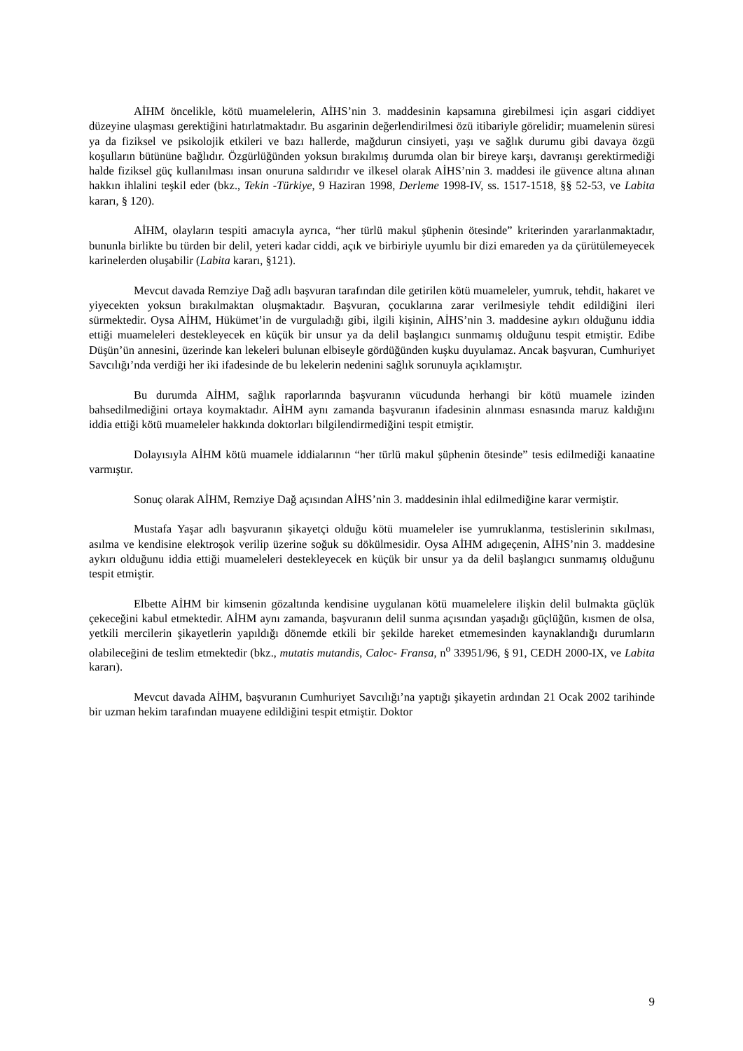AİHM öncelikle, kötü muamelelerin, AİHS’nin 3. maddesinin kapsamına girebilmesi için asgari ciddiyet düzeyine ulaşması gerektiğini hatırlatmaktadır. Bu asgarinin değerlendirilmesi özü itibariyle görelidir; muamelenin süresi ya da fiziksel ve psikolojik etkileri ve bazı hallerde, mağdurun cinsiyeti, yaşı ve sağlık durumu gibi davaya özgü koşulların bütününe bağlıdır. Özgürlüğünden yoksun bırakılmış durumda olan bir bireye karşı, davranışı gerektirmediği halde fiziksel güç kullanılması insan onuruna saldırıdır ve ilkesel olarak AİHS’nin 3. maddesi ile güvence altına alınan hakkın ihlalini teşkil eder (bkz., Tekin -Türkiye, 9 Haziran 1998, Derleme 1998-IV, ss. 1517-1518, §§ 52-53, ve Labita kararı, § 120).
AİHM, olayların tespiti amacıyla ayrıca, “her türlü makul şüphenin ötesinde” kriterinden yararlanmaktadır, bununla birlikte bu türden bir delil, yeteri kadar ciddi, açık ve birbiriyle uyumlu bir dizi emareden ya da çürütülemeyecek karinelerden oluşabilir (Labita kararı, §121).
Mevcut davada Remziye Dağ adlı başvuran tarafından dile getirilen kötü muameleler, yumruk, tehdit, hakaret ve yiyecekten yoksun bırakılmaktan oluşmaktadır. Başvuran, çocuklarına zarar verilmesiyle tehdit edildiğini ileri sürmektedir. Oysa AİHM, Hükümet’in de vurguladığı gibi, ilgili kişinin, AİHS’nin 3. maddesine aykırı olduğunu iddia ettiği muameleleri destekleyecek en küçük bir unsur ya da delil başlangıcı sunmamış olduğunu tespit etmiştir. Edibe Düşün’ün annesini, üzerinde kan lekeleri bulunan elbiseyle gördüğünden kuşku duyulamaz. Ancak başvuran, Cumhuriyet Savcılığı’nda verdiği her iki ifadesinde de bu lekelerin nedenini sağlık sorunuyla açıklamıştır.
Bu durumda AİHM, sağlık raporlarında başvuranın vücudunda herhangi bir kötü muamele izinden bahsedilmediğini ortaya koymaktadır. AİHM aynı zamanda başvuranın ifadesinin alınması esnasında maruz kaldığını iddia ettiği kötü muameleler hakkında doktorları bilgilendirmediğini tespit etmiştir.
Dolayısıyla AİHM kötü muamele iddialarının “her türlü makul şüphenin ötesinde” tesis edilmediği kanaatine varmıştır.
Sonuç olarak AİHM, Remziye Dağ açısından AİHS’nin 3. maddesinin ihlal edilmediğine karar vermiştir.
Mustafa Yaşar adlı başvuranın şikayetçi olduğu kötü muameleler ise yumruklanma, testislerinin sıkılması, asılma ve kendisine elektroşok verilip üzerine soğuk su dökülmesidir. Oysa AİHM adıgeçenin, AİHS’nin 3. maddesine aykırı olduğunu iddia ettiği muameleleri destekleyecek en küçük bir unsur ya da delil başlangıcı sunmamış olduğunu tespit etmiştir.
Elbette AİHM bir kimsenin gözaltında kendisine uygulanan kötü muamelelere ilişkin delil bulmakta güçlük çekeceğini kabul etmektedir. AİHM aynı zamanda, başvuranın delil sunma açısından yaşadığı güçlüğün, kısmen de olsa, yetkili mercilerin şikayetlerin yapıldığı dönemde etkili bir şekilde hareket etmemesinden kaynaklandığı durumların olabileceğini de teslim etmektedir (bkz., mutatis mutandis, Caloc- Fransa, n<sup>o</sup> 33951/96, § 91, CEDH 2000-IX, ve Labita kararı).
Mevcut davada AİHM, başvuranın Cumhuriyet Savcılığı’na yaptığı şikayetin ardından 21 Ocak 2002 tarihinde bir uzman hekim tarafından muayene edildiğini tespit etmiştir. Doktor
9